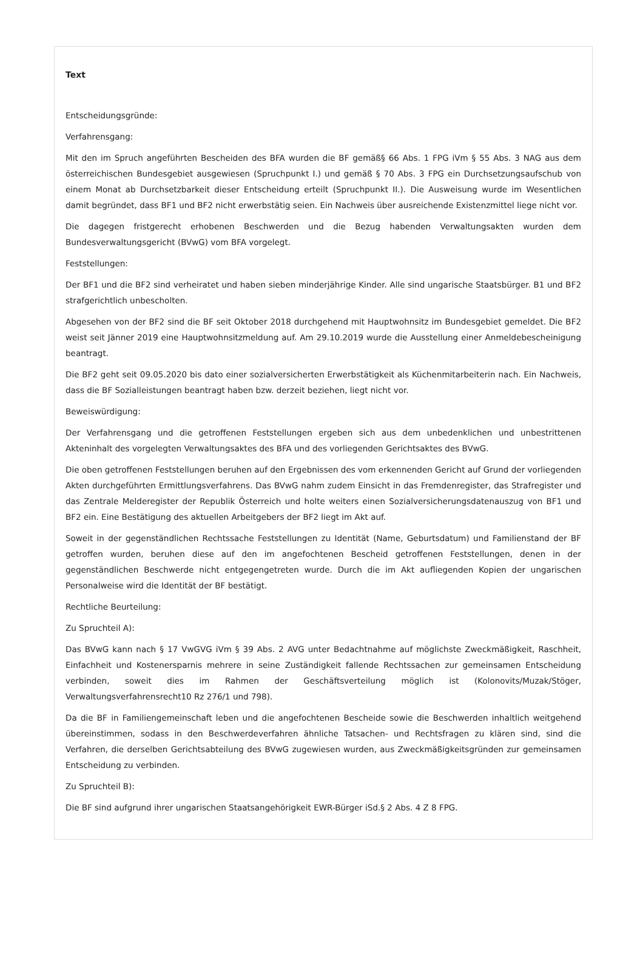Text
Entscheidungsgründe:
Verfahrensgang:
Mit den im Spruch angeführten Bescheiden des BFA wurden die BF gemäß§ 66 Abs. 1 FPG iVm § 55 Abs. 3 NAG aus dem österreichischen Bundesgebiet ausgewiesen (Spruchpunkt I.) und gemäß § 70 Abs. 3 FPG ein Durchsetzungsaufschub von einem Monat ab Durchsetzbarkeit dieser Entscheidung erteilt (Spruchpunkt II.). Die Ausweisung wurde im Wesentlichen damit begründet, dass BF1 und BF2 nicht erwerbstätig seien. Ein Nachweis über ausreichende Existenzmittel liege nicht vor.
Die dagegen fristgerecht erhobenen Beschwerden und die Bezug habenden Verwaltungsakten wurden dem Bundesverwaltungsgericht (BVwG) vom BFA vorgelegt.
Feststellungen:
Der BF1 und die BF2 sind verheiratet und haben sieben minderjährige Kinder. Alle sind ungarische Staatsbürger. B1 und BF2 strafgerichtlich unbescholten.
Abgesehen von der BF2 sind die BF seit Oktober 2018 durchgehend mit Hauptwohnsitz im Bundesgebiet gemeldet. Die BF2 weist seit Jänner 2019 eine Hauptwohnsitzmeldung auf. Am 29.10.2019 wurde die Ausstellung einer Anmeldebescheinigung beantragt.
Die BF2 geht seit 09.05.2020 bis dato einer sozialversicherten Erwerbstätigkeit als Küchenmitarbeiterin nach. Ein Nachweis, dass die BF Sozialleistungen beantragt haben bzw. derzeit beziehen, liegt nicht vor.
Beweiswürdigung:
Der Verfahrensgang und die getroffenen Feststellungen ergeben sich aus dem unbedenklichen und unbestrittenen Akteninhalt des vorgelegten Verwaltungsaktes des BFA und des vorliegenden Gerichtsaktes des BVwG.
Die oben getroffenen Feststellungen beruhen auf den Ergebnissen des vom erkennenden Gericht auf Grund der vorliegenden Akten durchgeführten Ermittlungsverfahrens. Das BVwG nahm zudem Einsicht in das Fremdenregister, das Strafregister und das Zentrale Melderegister der Republik Österreich und holte weiters einen Sozialversicherungsdatenauszug von BF1 und BF2 ein. Eine Bestätigung des aktuellen Arbeitgebers der BF2 liegt im Akt auf.
Soweit in der gegenständlichen Rechtssache Feststellungen zu Identität (Name, Geburtsdatum) und Familienstand der BF getroffen wurden, beruhen diese auf den im angefochtenen Bescheid getroffenen Feststellungen, denen in der gegenständlichen Beschwerde nicht entgegengetreten wurde. Durch die im Akt aufliegenden Kopien der ungarischen Personalweise wird die Identität der BF bestätigt.
Rechtliche Beurteilung:
Zu Spruchteil A):
Das BVwG kann nach § 17 VwGVG iVm § 39 Abs. 2 AVG unter Bedachtnahme auf möglichste Zweckmäßigkeit, Raschheit, Einfachheit und Kostenersparnis mehrere in seine Zuständigkeit fallende Rechtssachen zur gemeinsamen Entscheidung verbinden, soweit dies im Rahmen der Geschäftsverteilung möglich ist (Kolonovits/Muzak/Stöger, Verwaltungsverfahrensrecht10 Rz 276/1 und 798).
Da die BF in Familiengemeinschaft leben und die angefochtenen Bescheide sowie die Beschwerden inhaltlich weitgehend übereinstimmen, sodass in den Beschwerdeverfahren ähnliche Tatsachen- und Rechtsfragen zu klären sind, sind die Verfahren, die derselben Gerichtsabteilung des BVwG zugewiesen wurden, aus Zweckmäßigkeitsgründen zur gemeinsamen Entscheidung zu verbinden.
Zu Spruchteil B):
Die BF sind aufgrund ihrer ungarischen Staatsangehörigkeit EWR-Bürger iSd.§ 2 Abs. 4 Z 8 FPG.